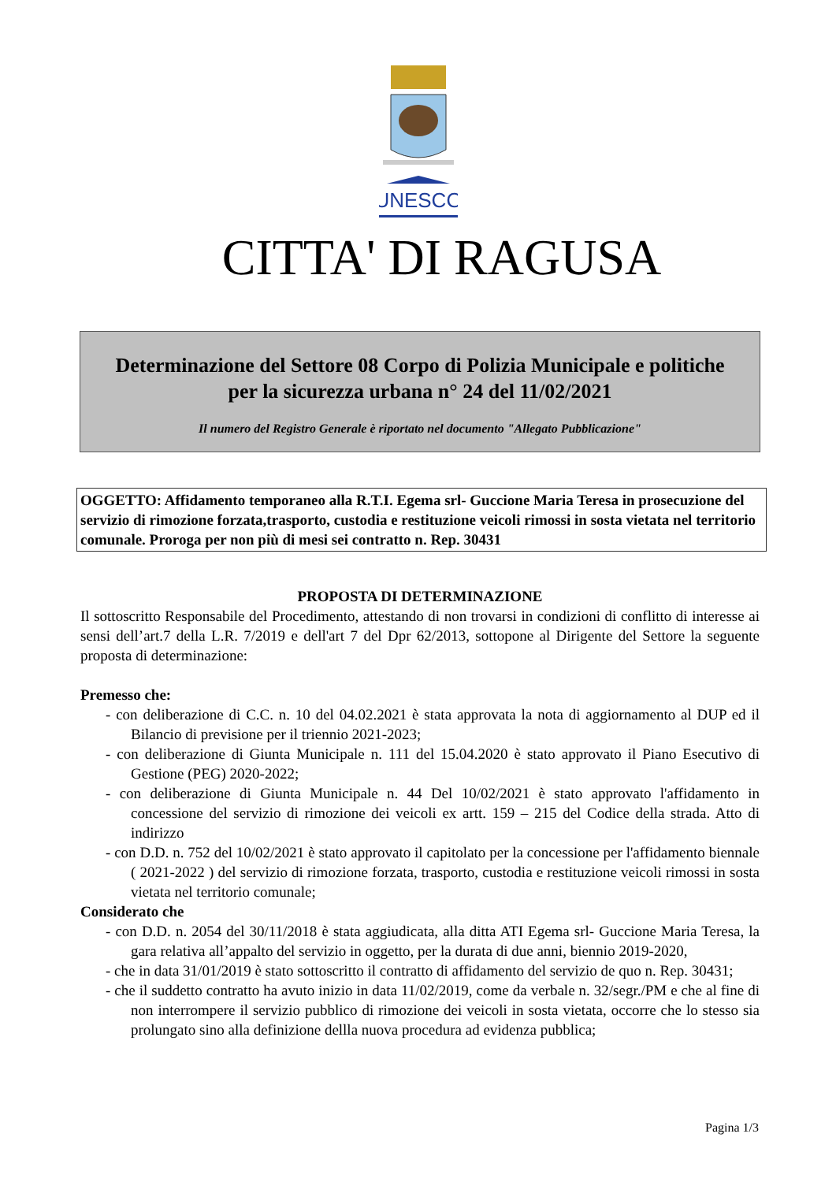UNESCO
CITTA' DI RAGUSA
Determinazione del Settore 08 Corpo di Polizia Municipale e politiche
per la sicurezza urbana n° 24 del 11/02/2021
Il numero del Registro Generale è riportato nel documento "Allegato Pubblicazione"
OGGETTO: Affidamento temporaneo alla R.T.I. Egema srl- Guccione Maria Teresa in prosecuzione del servizio di rimozione forzata,trasporto, custodia e restituzione veicoli rimossi in sosta vietata nel territorio comunale. Proroga per non più di mesi sei contratto n. Rep. 30431
PROPOSTA DI DETERMINAZIONE
Il sottoscritto Responsabile del Procedimento, attestando di non trovarsi in condizioni di conflitto di interesse ai sensi dell’art.7 della L.R. 7/2019 e dell'art 7 del Dpr 62/2013, sottopone al Dirigente del Settore la seguente proposta di determinazione:
Premesso che:
- con deliberazione di C.C. n. 10 del 04.02.2021 è stata approvata la nota di aggiornamento al DUP ed il Bilancio di previsione per il triennio 2021-2023;
- con deliberazione di Giunta Municipale n. 111 del 15.04.2020 è stato approvato il Piano Esecutivo di Gestione (PEG) 2020-2022;
- con deliberazione di Giunta Municipale n. 44 Del 10/02/2021 è stato approvato l'affidamento in concessione del servizio di rimozione dei veicoli ex artt. 159 – 215 del Codice della strada. Atto di indirizzo
- con D.D. n. 752 del 10/02/2021 è stato approvato il capitolato per la concessione per l'affidamento biennale ( 2021-2022 ) del servizio di rimozione forzata, trasporto, custodia e restituzione veicoli rimossi in sosta vietata nel territorio comunale;
Considerato che
- con D.D. n. 2054 del 30/11/2018 è stata aggiudicata, alla ditta ATI Egema srl- Guccione Maria Teresa, la gara relativa all’appalto del servizio in oggetto, per la durata di due anni, biennio 2019-2020,
- che in data 31/01/2019 è stato sottoscritto il contratto di affidamento del servizio de quo n. Rep. 30431;
- che il suddetto contratto ha avuto inizio in data 11/02/2019, come da verbale n. 32/segr./PM e che al fine di non interrompere il servizio pubblico di rimozione dei veicoli in sosta vietata, occorre che lo stesso sia prolungato sino alla definizione dellla nuova procedura ad evidenza pubblica;
Pagina 1/3